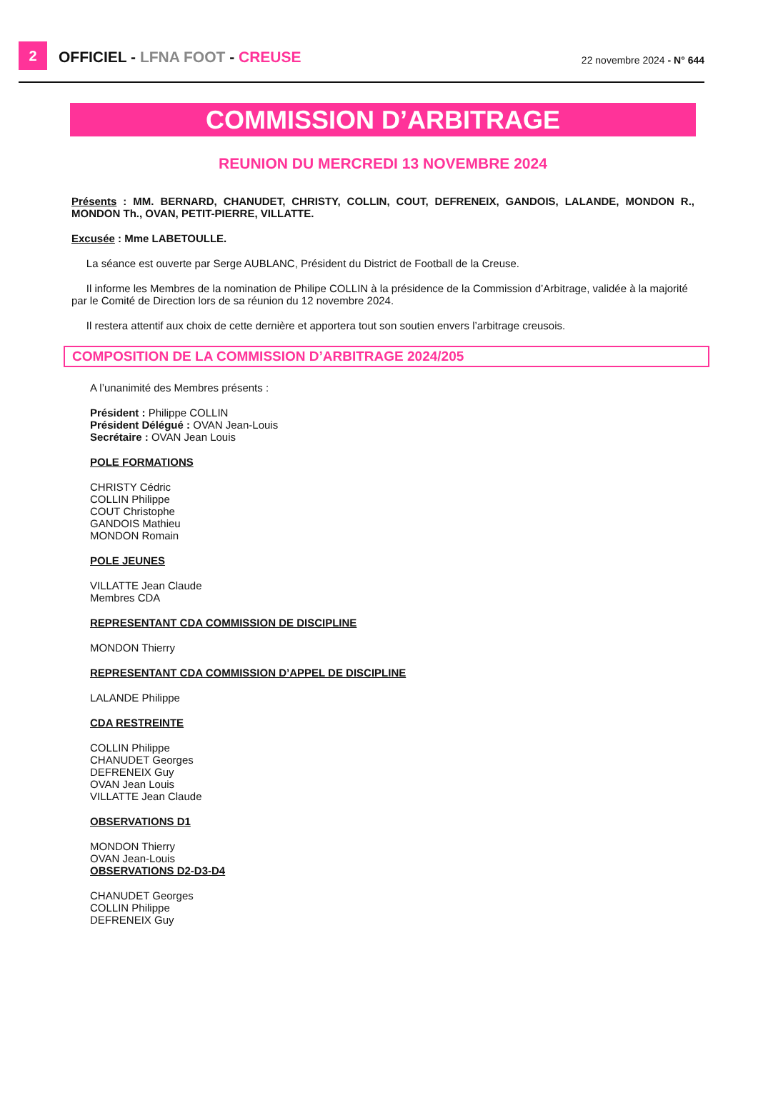2
OFFICIEL - LFNA FOOT - CREUSE
22 novembre 2024 - N° 644
COMMISSION D’ARBITRAGE
REUNION DU MERCREDI 13 NOVEMBRE 2024
Présents : MM. BERNARD, CHANUDET, CHRISTY, COLLIN, COUT, DEFRENEIX, GANDOIS, LALANDE, MONDON R., MONDON Th., OVAN, PETIT-PIERRE, VILLATTE.
Excusée : Mme LABETOULLE.
La séance est ouverte par Serge AUBLANC, Président du District de Football de la Creuse.
Il informe les Membres de la nomination de Philipe COLLIN à la présidence de la Commission d’Arbitrage, validée à la majorité par le Comité de Direction lors de sa réunion du 12 novembre 2024.
Il restera attentif aux choix de cette dernière et apportera tout son soutien envers l’arbitrage creusois.
COMPOSITION DE LA COMMISSION D’ARBITRAGE 2024/205
A l’unanimité des Membres présents :
Président : Philippe COLLIN
Président Délégué : OVAN Jean-Louis
Secrétaire : OVAN Jean Louis
POLE FORMATIONS
CHRISTY Cédric
COLLIN Philippe
COUT Christophe
GANDOIS Mathieu
MONDON Romain
POLE JEUNES
VILLATTE Jean Claude
Membres CDA
REPRESENTANT CDA COMMISSION DE DISCIPLINE
MONDON Thierry
REPRESENTANT CDA COMMISSION D’APPEL DE DISCIPLINE
LALANDE Philippe
CDA RESTREINTE
COLLIN Philippe
CHANUDET Georges
DEFRENEIX Guy
OVAN Jean Louis
VILLATTE Jean Claude
OBSERVATIONS D1
MONDON Thierry
OVAN Jean-Louis
OBSERVATIONS D2-D3-D4
CHANUDET Georges
COLLIN Philippe
DEFRENEIX Guy